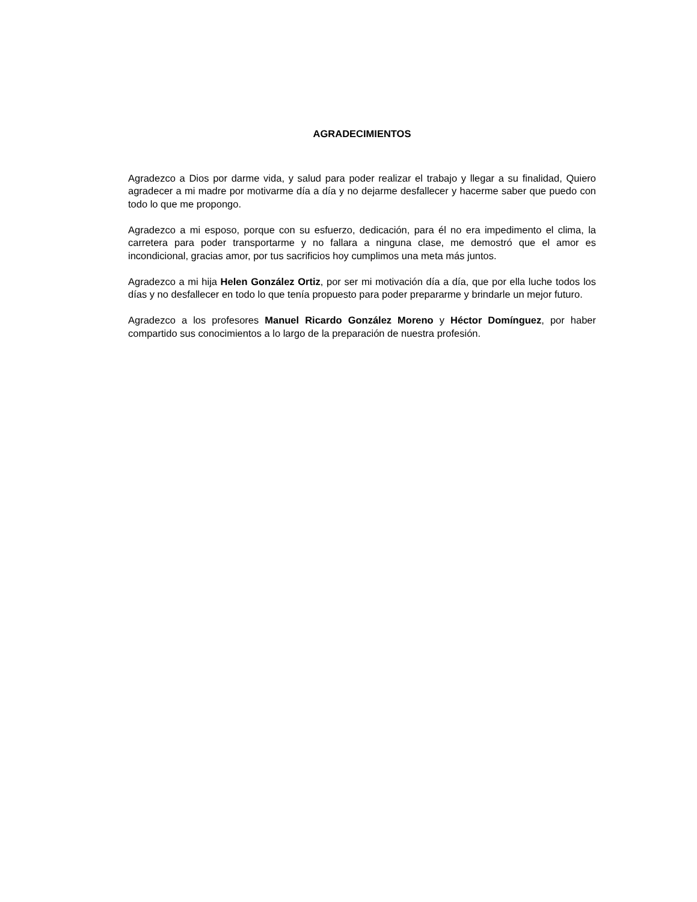AGRADECIMIENTOS
Agradezco a Dios por darme vida, y salud para poder realizar el trabajo y llegar a su finalidad, Quiero agradecer a mi madre por motivarme día a día y no dejarme desfallecer y hacerme saber que puedo con todo lo que me propongo.
Agradezco a mi esposo, porque con su esfuerzo, dedicación, para él no era impedimento el clima, la carretera para poder transportarme y no fallara a ninguna clase, me demostró que el amor es incondicional, gracias amor, por tus sacrificios hoy cumplimos una meta más juntos.
Agradezco a mi hija Helen González Ortiz, por ser mi motivación día a día, que por ella luche todos los días y no desfallecer en todo lo que tenía propuesto para poder prepararme y brindarle un mejor futuro.
Agradezco a los profesores Manuel Ricardo González Moreno y Héctor Domínguez, por haber compartido sus conocimientos a lo largo de la preparación de nuestra profesión.